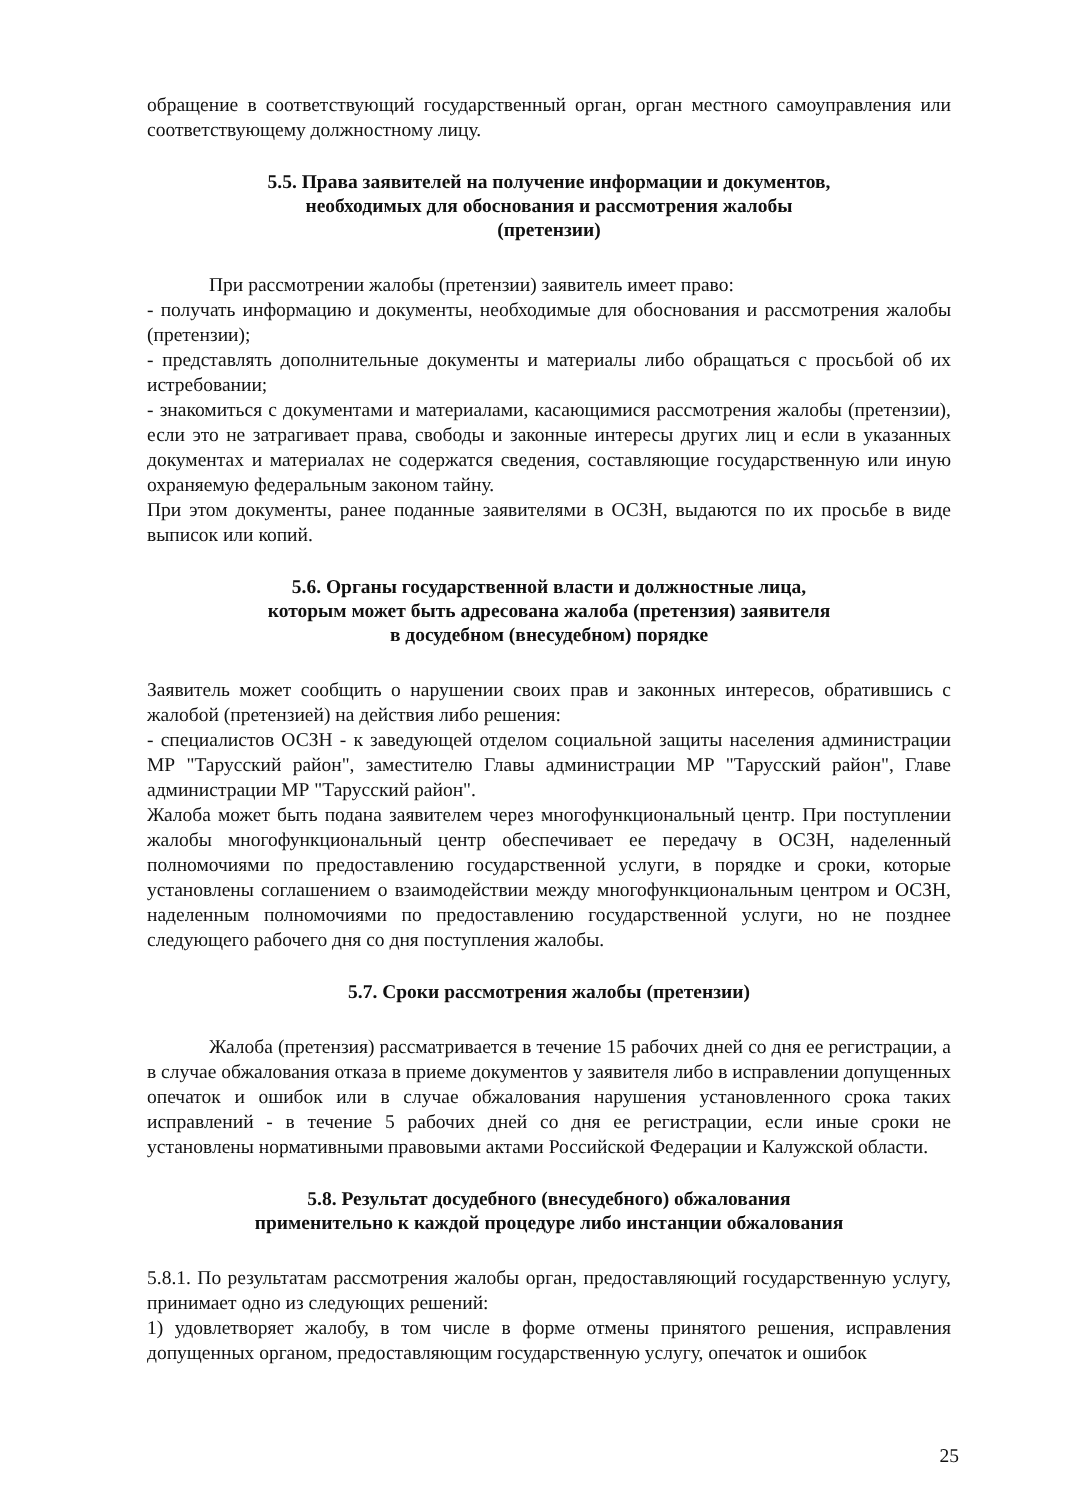обращение в соответствующий государственный орган, орган местного самоуправления или соответствующему должностному лицу.
5.5. Права заявителей на получение информации и документов,
необходимых для обоснования и рассмотрения жалобы
(претензии)
При рассмотрении жалобы (претензии) заявитель имеет право:
- получать информацию и документы, необходимые для обоснования и рассмотрения жалобы (претензии);
- представлять дополнительные документы и материалы либо обращаться с просьбой об их истребовании;
- знакомиться с документами и материалами, касающимися рассмотрения жалобы (претензии), если это не затрагивает права, свободы и законные интересы других лиц и если в указанных документах и материалах не содержатся сведения, составляющие государственную или иную охраняемую федеральным законом тайну.
При этом документы, ранее поданные заявителями в ОСЗН, выдаются по их просьбе в виде выписок или копий.
5.6. Органы государственной власти и должностные лица,
которым может быть адресована жалоба (претензия) заявителя
в досудебном (внесудебном) порядке
Заявитель может сообщить о нарушении своих прав и законных интересов, обратившись с жалобой (претензией) на действия либо решения:
- специалистов ОСЗН - к заведующей отделом социальной защиты населения администрации МР "Тарусский район", заместителю Главы администрации МР "Тарусский район", Главе администрации МР "Тарусский район".
Жалоба может быть подана заявителем через многофункциональный центр. При поступлении жалобы многофункциональный центр обеспечивает ее передачу в ОСЗН, наделенный полномочиями по предоставлению государственной услуги, в порядке и сроки, которые установлены соглашением о взаимодействии между многофункциональным центром и ОСЗН, наделенным полномочиями по предоставлению государственной услуги, но не позднее следующего рабочего дня со дня поступления жалобы.
5.7. Сроки рассмотрения жалобы (претензии)
Жалоба (претензия) рассматривается в течение 15 рабочих дней со дня ее регистрации, а в случае обжалования отказа в приеме документов у заявителя либо в исправлении допущенных опечаток и ошибок или в случае обжалования нарушения установленного срока таких исправлений - в течение 5 рабочих дней со дня ее регистрации, если иные сроки не установлены нормативными правовыми актами Российской Федерации и Калужской области.
5.8. Результат досудебного (внесудебного) обжалования
применительно к каждой процедуре либо инстанции обжалования
5.8.1. По результатам рассмотрения жалобы орган, предоставляющий государственную услугу, принимает одно из следующих решений:
1) удовлетворяет жалобу, в том числе в форме отмены принятого решения, исправления допущенных органом, предоставляющим государственную услугу, опечаток и ошибок
25